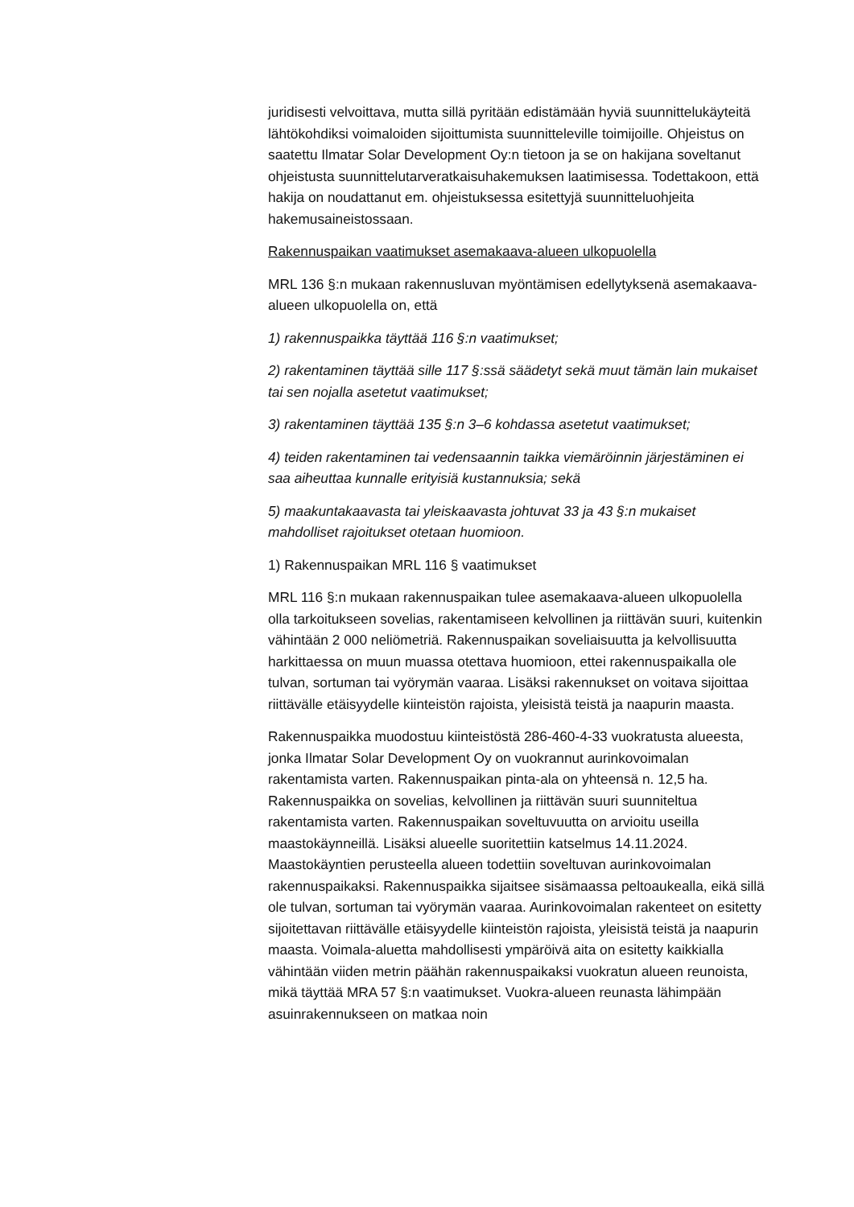juridisesti velvoittava, mutta sillä pyritään edistämään hyviä suunnittelukäyteitä lähtökohdiksi voimaloiden sijoittumista suunnitteleville toimijoille. Ohjeistus on saatettu Ilmatar Solar Development Oy:n tietoon ja se on hakijana soveltanut ohjeistusta suunnittelutarveratkaisuhakemuksen laatimisessa. Todettakoon, että hakija on noudattanut em. ohjeistuksessa esitettyjä suunnitteluohjeita hakemusaineistossaan.
Rakennuspaikan vaatimukset asemakaava-alueen ulkopuolella
MRL 136 §:n mukaan rakennusluvan myöntämisen edellytyksenä asemakaava-alueen ulkopuolella on, että
1) rakennuspaikka täyttää 116 §:n vaatimukset;
2) rakentaminen täyttää sille 117 §:ssä säädetyt sekä muut tämän lain mukaiset tai sen nojalla asetetut vaatimukset;
3) rakentaminen täyttää 135 §:n 3–6 kohdassa asetetut vaatimukset;
4) teiden rakentaminen tai vedensaannin taikka viemäröinnin järjestäminen ei saa aiheuttaa kunnalle erityisiä kustannuksia; sekä
5) maakuntakaavasta tai yleiskaavasta johtuvat 33 ja 43 §:n mukaiset mahdolliset rajoitukset otetaan huomioon.
1) Rakennuspaikan MRL 116 § vaatimukset
MRL 116 §:n mukaan rakennuspaikan tulee asemakaava-alueen ulkopuolella olla tarkoitukseen sovelias, rakentamiseen kelvollinen ja riittävän suuri, kuitenkin vähintään 2 000 neliömetriä. Rakennuspaikan soveliaisuutta ja kelvollisuutta harkittaessa on muun muassa otettava huomioon, ettei rakennuspaikalla ole tulvan, sortuman tai vyörymän vaaraa. Lisäksi rakennukset on voitava sijoittaa riittävälle etäisyydelle kiinteistön rajoista, yleisistä teistä ja naapurin maasta.
Rakennuspaikka muodostuu kiinteistöstä 286-460-4-33 vuokratusta alueesta, jonka Ilmatar Solar Development Oy on vuokrannut aurinkovoimalan rakentamista varten. Rakennuspaikan pinta-ala on yhteensä n. 12,5 ha. Rakennuspaikka on sovelias, kelvollinen ja riittävän suuri suunniteltua rakentamista varten. Rakennuspaikan soveltuvuutta on arvioitu useilla maastokäynneillä. Lisäksi alueelle suoritettiin katselmus 14.11.2024. Maastokäyntien perusteella alueen todettiin soveltuvan aurinkovoimalan rakennuspaikaksi. Rakennuspaikka sijaitsee sisämaassa peltoaukealla, eikä sillä ole tulvan, sortuman tai vyörymän vaaraa. Aurinkovoimalan rakenteet on esitetty sijoitettavan riittävälle etäisyydelle kiinteistön rajoista, yleisistä teistä ja naapurin maasta. Voimala-aluetta mahdollisesti ympäröivä aita on esitetty kaikkialla vähintään viiden metrin päähän rakennuspaikaksi vuokratun alueen reunoista, mikä täyttää MRA 57 §:n vaatimukset. Vuokra-alueen reunasta lähimpään asuinrakennukseen on matkaa noin